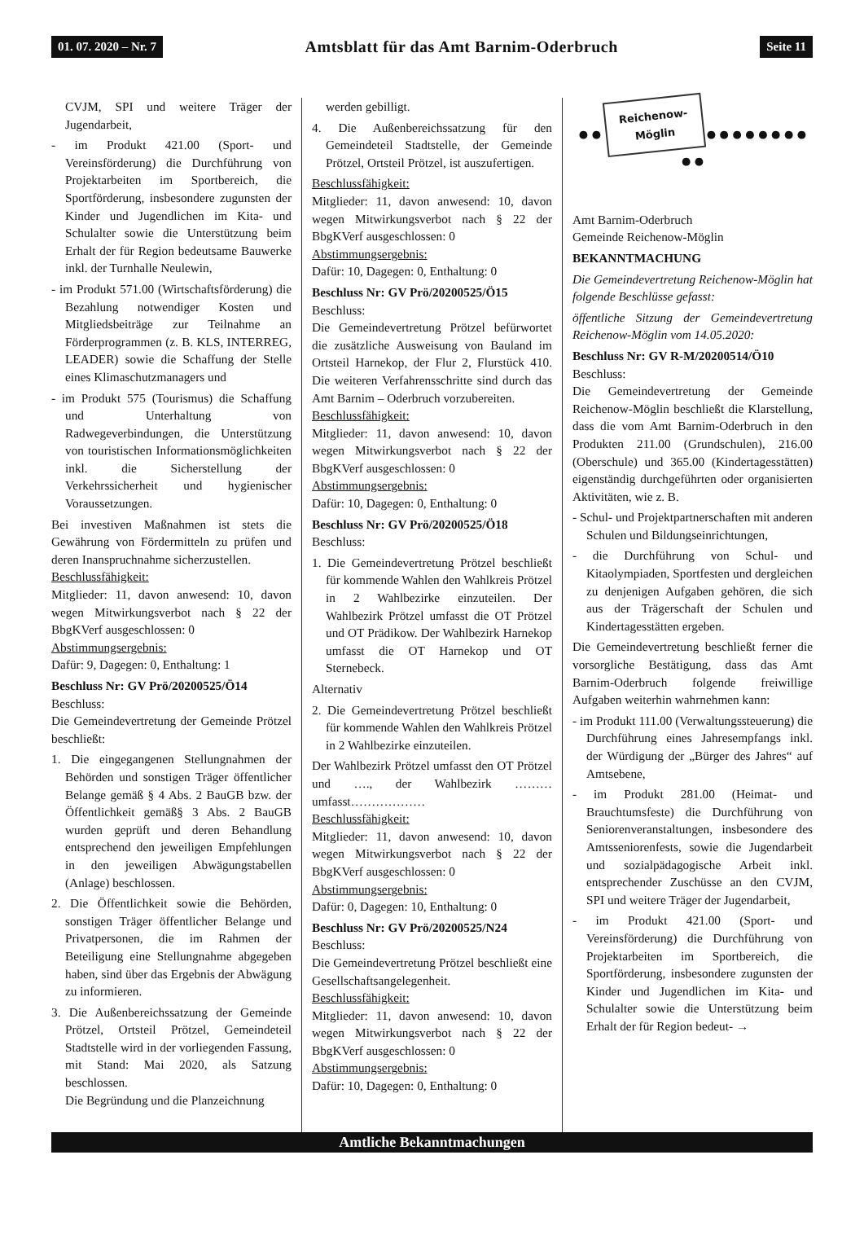01. 07. 2020 – Nr. 7 Amtsblatt für das Amt Barnim-Oderbruch Seite 11
CVJM, SPI und weitere Träger der Jugendarbeit,
- im Produkt 421.00 (Sport- und Vereinsförderung) die Durchführung von Projektarbeiten im Sportbereich, die Sportförderung, insbesondere zugunsten der Kinder und Jugendlichen im Kita- und Schulalter sowie die Unterstützung beim Erhalt der für Region bedeutsame Bauwerke inkl. der Turnhalle Neulewin,
- im Produkt 571.00 (Wirtschaftsförderung) die Bezahlung notwendiger Kosten und Mitgliedsbeiträge zur Teilnahme an Förderprogrammen (z. B. KLS, INTERREG, LEADER) sowie die Schaffung der Stelle eines Klimaschutzmanagers und
- im Produkt 575 (Tourismus) die Schaffung und Unterhaltung von Radwegeverbindungen, die Unterstützung von touristischen Informationsmöglichkeiten inkl. die Sicherstellung der Verkehrssicherheit und hygienischer Voraussetzungen.
Bei investiven Maßnahmen ist stets die Gewährung von Fördermitteln zu prüfen und deren Inanspruchnahme sicherzustellen.
Beschlussfähigkeit:
Mitglieder: 11, davon anwesend: 10, davon wegen Mitwirkungsverbot nach § 22 der BbgKVerf ausgeschlossen: 0
Abstimmungsergebnis:
Dafür: 9, Dagegen: 0, Enthaltung: 1
Beschluss Nr: GV Prö/20200525/Ö14
Beschluss:
Die Gemeindevertretung der Gemeinde Prötzel beschließt:
1. Die eingegangenen Stellungnahmen der Behörden und sonstigen Träger öffentlicher Belange gemäß § 4 Abs. 2 BauGB bzw. der Öffentlichkeit gemäß§ 3 Abs. 2 BauGB wurden geprüft und deren Behandlung entsprechend den jeweiligen Empfehlungen in den jeweiligen Abwägungstabellen (Anlage) beschlossen.
2. Die Öffentlichkeit sowie die Behörden, sonstigen Träger öffentlicher Belange und Privatpersonen, die im Rahmen der Beteiligung eine Stellungnahme abgegeben haben, sind über das Ergebnis der Abwägung zu informieren.
3. Die Außenbereichssatzung der Gemeinde Prötzel, Ortsteil Prötzel, Gemeindeteil Stadtstelle wird in der vorliegenden Fassung, mit Stand: Mai 2020, als Satzung beschlossen.
Die Begründung und die Planzeichnung
werden gebilligt.
4. Die Außenbereichssatzung für den Gemeindeteil Stadtstelle, der Gemeinde Prötzel, Ortsteil Prötzel, ist auszufertigen.
Beschlussfähigkeit:
Mitglieder: 11, davon anwesend: 10, davon wegen Mitwirkungsverbot nach § 22 der BbgKVerf ausgeschlossen: 0
Abstimmungsergebnis:
Dafür: 10, Dagegen: 0, Enthaltung: 0
Beschluss Nr: GV Prö/20200525/Ö15
Beschluss:
Die Gemeindevertretung Prötzel befürwortet die zusätzliche Ausweisung von Bauland im Ortsteil Harnekop, der Flur 2, Flurstück 410. Die weiteren Verfahrensschritte sind durch das Amt Barnim – Oderbruch vorzubereiten.
Beschlussfähigkeit:
Mitglieder: 11, davon anwesend: 10, davon wegen Mitwirkungsverbot nach § 22 der BbgKVerf ausgeschlossen: 0
Abstimmungsergebnis:
Dafür: 10, Dagegen: 0, Enthaltung: 0
Beschluss Nr: GV Prö/20200525/Ö18
Beschluss:
1. Die Gemeindevertretung Prötzel beschließt für kommende Wahlen den Wahlkreis Prötzel in 2 Wahlbezirke einzuteilen. Der Wahlbezirk Prötzel umfasst die OT Prötzel und OT Prädikow. Der Wahlbezirk Harnekop umfasst die OT Harnekop und OT Sternebeck.
Alternativ
2. Die Gemeindevertretung Prötzel beschließt für kommende Wahlen den Wahlkreis Prötzel in 2 Wahlbezirke einzuteilen.
Der Wahlbezirk Prötzel umfasst den OT Prötzel und …., der Wahlbezirk ……… umfasst………………
Beschlussfähigkeit:
Mitglieder: 11, davon anwesend: 10, davon wegen Mitwirkungsverbot nach § 22 der BbgKVerf ausgeschlossen: 0
Abstimmungsergebnis:
Dafür: 0, Dagegen: 10, Enthaltung: 0
Beschluss Nr: GV Prö/20200525/N24
Beschluss:
Die Gemeindevertretung Prötzel beschließt eine Gesellschaftsangelegenheit.
Beschlussfähigkeit:
Mitglieder: 11, davon anwesend: 10, davon wegen Mitwirkungsverbot nach § 22 der BbgKVerf ausgeschlossen: 0
Abstimmungsergebnis:
Dafür: 10, Dagegen: 0, Enthaltung: 0
● ● Reichenow-
Möglin ● ● ● ● ● ● ● ● ● ●
Amt Barnim-Oderbruch
Gemeinde Reichenow-Möglin
BEKANNTMACHUNG
Die Gemeindevertretung Reichenow-Möglin hat folgende Beschlüsse gefasst:
öffentliche Sitzung der Gemeindevertretung Reichenow-Möglin vom 14.05.2020:
Beschluss Nr: GV R-M/20200514/Ö10
Beschluss:
Die Gemeindevertretung der Gemeinde Reichenow-Möglin beschließt die Klarstellung, dass die vom Amt Barnim-Oderbruch in den Produkten 211.00 (Grundschulen), 216.00 (Oberschule) und 365.00 (Kindertagesstätten) eigenständig durchgeführten oder organisierten Aktivitäten, wie z. B.
- Schul- und Projektpartnerschaften mit anderen Schulen und Bildungseinrichtungen,
- die Durchführung von Schul- und Kitaolympiaden, Sportfesten und dergleichen zu denjenigen Aufgaben gehören, die sich aus der Trägerschaft der Schulen und Kindertagesstätten ergeben.
Die Gemeindevertretung beschließt ferner die vorsorgliche Bestätigung, dass das Amt Barnim-Oderbruch folgende freiwillige Aufgaben weiterhin wahrnehmen kann:
- im Produkt 111.00 (Verwaltungssteuerung) die Durchführung eines Jahresempfangs inkl. der Würdigung der „Bürger des Jahres“ auf Amtsebene,
- im Produkt 281.00 (Heimat- und Brauchtumsfeste) die Durchführung von Seniorenveranstaltungen, insbesondere des Amtsseniorenfests, sowie die Jugendarbeit und sozialpädagogische Arbeit inkl. entsprechender Zuschüsse an den CVJM, SPI und weitere Träger der Jugendarbeit,
- im Produkt 421.00 (Sport- und Vereinsförderung) die Durchführung von Projektarbeiten im Sportbereich, die Sportförderung, insbesondere zugunsten der Kinder und Jugendlichen im Kita- und Schulalter sowie die Unterstützung beim Erhalt der für Region bedeut- →
Amtliche Bekanntmachungen